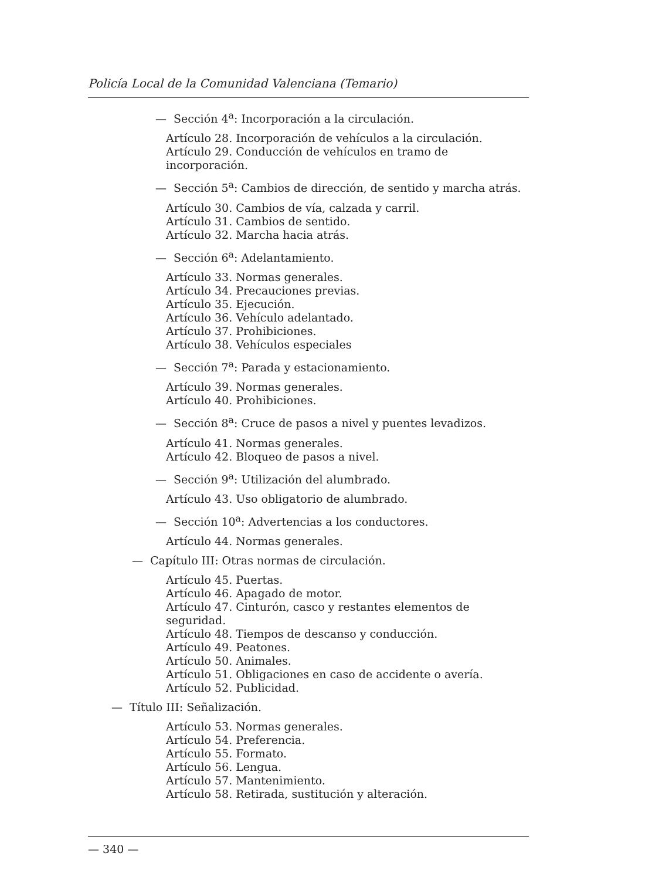Policía Local de la Comunidad Valenciana (Temario)
— Sección 4<sup>a</sup>: Incorporación a la circulación.
Artículo 28. Incorporación de vehículos a la circulación.
Artículo 29. Conducción de vehículos en tramo de incorporación.
— Sección 5<sup>a</sup>: Cambios de dirección, de sentido y marcha atrás.
Artículo 30. Cambios de vía, calzada y carril.
Artículo 31. Cambios de sentido.
Artículo 32. Marcha hacia atrás.
— Sección 6<sup>a</sup>: Adelantamiento.
Artículo 33. Normas generales.
Artículo 34. Precauciones previas.
Artículo 35. Ejecución.
Artículo 36. Vehículo adelantado.
Artículo 37. Prohibiciones.
Artículo 38. Vehículos especiales
— Sección 7<sup>a</sup>: Parada y estacionamiento.
Artículo 39. Normas generales.
Artículo 40. Prohibiciones.
— Sección 8<sup>a</sup>: Cruce de pasos a nivel y puentes levadizos.
Artículo 41. Normas generales.
Artículo 42. Bloqueo de pasos a nivel.
— Sección 9<sup>a</sup>: Utilización del alumbrado.
Artículo 43. Uso obligatorio de alumbrado.
— Sección 10<sup>a</sup>: Advertencias a los conductores.
Artículo 44. Normas generales.
— Capítulo III: Otras normas de circulación.
Artículo 45. Puertas.
Artículo 46. Apagado de motor.
Artículo 47. Cinturón, casco y restantes elementos de seguridad.
Artículo 48. Tiempos de descanso y conducción.
Artículo 49. Peatones.
Artículo 50. Animales.
Artículo 51. Obligaciones en caso de accidente o avería.
Artículo 52. Publicidad.
— Título III: Señalización.
Artículo 53. Normas generales.
Artículo 54. Preferencia.
Artículo 55. Formato.
Artículo 56. Lengua.
Artículo 57. Mantenimiento.
Artículo 58. Retirada, sustitución y alteración.
— 340 —